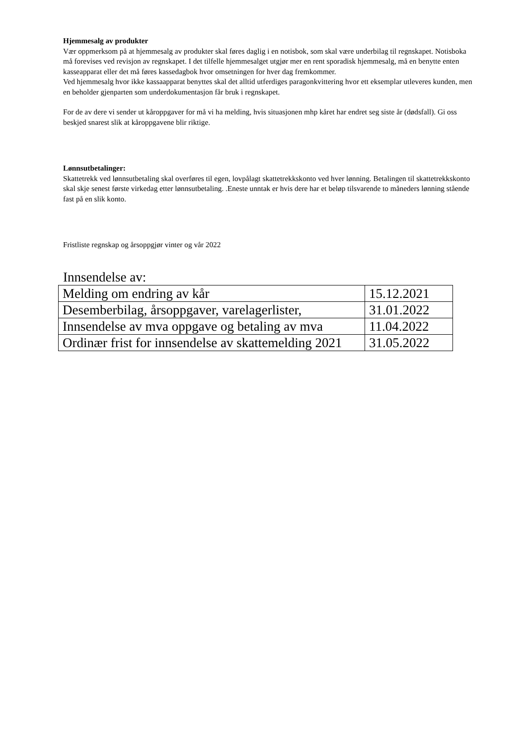Hjemmesalg av produkter
Vær oppmerksom på at hjemmesalg av produkter skal føres daglig i en notisbok, som skal være underbilag til regnskapet. Notisboka må forevises ved revisjon av regnskapet. I det tilfelle hjemmesalget utgjør mer en rent sporadisk hjemmesalg, må en benytte enten kasseapparat eller det må føres kassedagbok hvor omsetningen for hver dag fremkommer.
Ved hjemmesalg hvor ikke kassaapparat benyttes skal det alltid utferdiges paragonkvittering hvor ett eksemplar utleveres kunden, men en beholder gjenparten som underdokumentasjon får bruk i regnskapet.
For de av dere vi sender ut kåroppgaver for må vi ha melding, hvis situasjonen mhp kåret har endret seg siste år (dødsfall). Gi oss beskjed snarest slik at kåroppgavene blir riktige.
Lønnsutbetalinger:
Skattetrekk ved lønnsutbetaling skal overføres til egen, lovpålagt skattetrekkskonto ved hver lønning. Betalingen til skattetrekkskonto skal skje senest første virkedag etter lønnsutbetaling. .Eneste unntak er hvis dere har et beløp tilsvarende to måneders lønning stående fast på en slik konto.
Fristliste regnskap og årsoppgjør vinter og vår 2022
Innsendelse av:
| Melding om endring av kår | 15.12.2021 |
| Desemberbilag, årsoppgaver, varelagerlister, | 31.01.2022 |
| Innsendelse av mva oppgave og betaling av mva | 11.04.2022 |
| Ordinær frist for innsendelse av skattemelding 2021 | 31.05.2022 |